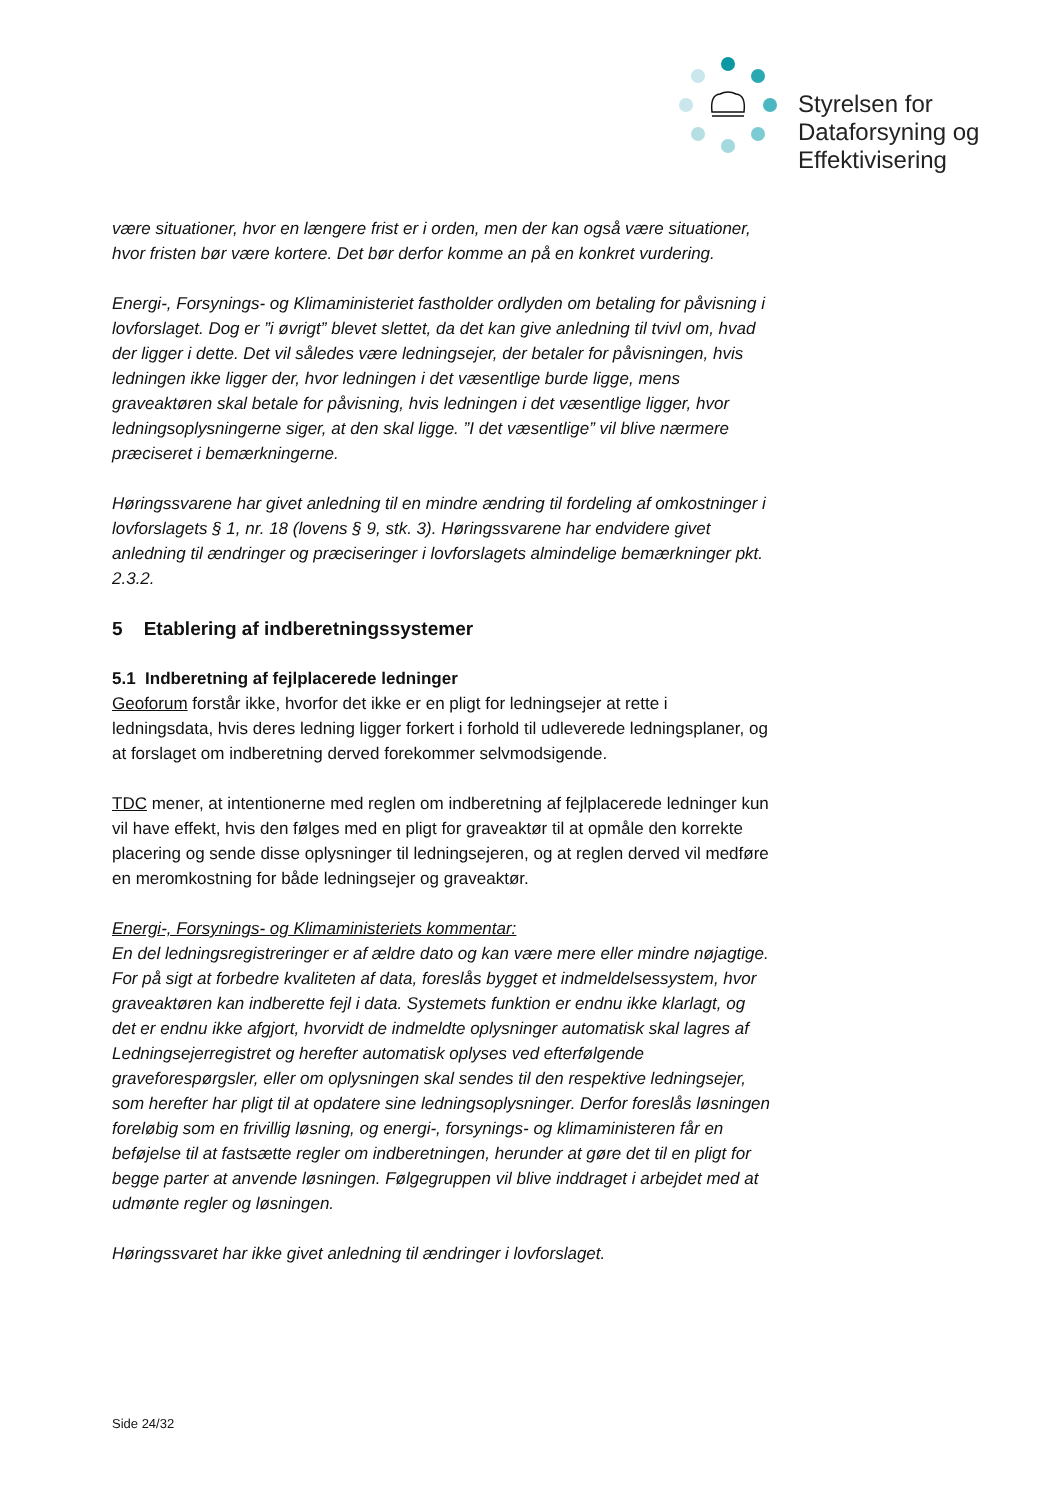Styrelsen for
Dataforsyning og
Effektivisering
være situationer, hvor en længere frist er i orden, men der kan også være situationer, hvor fristen bør være kortere. Det bør derfor komme an på en konkret vurdering.
Energi-, Forsynings- og Klimaministeriet fastholder ordlyden om betaling for påvisning i lovforslaget. Dog er ”i øvrigt” blevet slettet, da det kan give anledning til tvivl om, hvad der ligger i dette. Det vil således være ledningsejer, der betaler for påvisningen, hvis ledningen ikke ligger der, hvor ledningen i det væsentlige burde ligge, mens graveaktøren skal betale for påvisning, hvis ledningen i det væsentlige ligger, hvor ledningsoplysningerne siger, at den skal ligge. ”I det væsentlige” vil blive nærmere præciseret i bemærkningerne.
Høringssvarene har givet anledning til en mindre ændring til fordeling af omkostninger i lovforslagets § 1, nr. 18 (lovens § 9, stk. 3). Høringssvarene har endvidere givet anledning til ændringer og præciseringer i lovforslagets almindelige bemærkninger pkt. 2.3.2.
5 Etablering af indberetningssystemer
5.1 Indberetning af fejlplacerede ledninger
Geoforum forstår ikke, hvorfor det ikke er en pligt for ledningsejer at rette i ledningsdata, hvis deres ledning ligger forkert i forhold til udleverede ledningsplaner, og at forslaget om indberetning derved forekommer selvmodsigende.
TDC mener, at intentionerne med reglen om indberetning af fejlplacerede ledninger kun vil have effekt, hvis den følges med en pligt for graveaktør til at opmåle den korrekte placering og sende disse oplysninger til ledningsejeren, og at reglen derved vil medføre en meromkostning for både ledningsejer og graveaktør.
Energi-, Forsynings- og Klimaministeriets kommentar:
En del ledningsregistreringer er af ældre dato og kan være mere eller mindre nøjagtige. For på sigt at forbedre kvaliteten af data, foreslås bygget et indmeldelsessystem, hvor graveaktøren kan indberette fejl i data. Systemets funktion er endnu ikke klarlagt, og det er endnu ikke afgjort, hvorvidt de indmeldte oplysninger automatisk skal lagres af Ledningsejerregistret og herefter automatisk oplyses ved efterfølgende graveforespørgsler, eller om oplysningen skal sendes til den respektive ledningsejer, som herefter har pligt til at opdatere sine ledningsoplysninger. Derfor foreslås løsningen foreløbig som en frivillig løsning, og energi-, forsynings- og klimaministeren får en beføjelse til at fastsætte regler om indberetningen, herunder at gøre det til en pligt for begge parter at anvende løsningen. Følgegruppen vil blive inddraget i arbejdet med at udmønte regler og løsningen.
Høringssvaret har ikke givet anledning til ændringer i lovforslaget.
Side 24/32